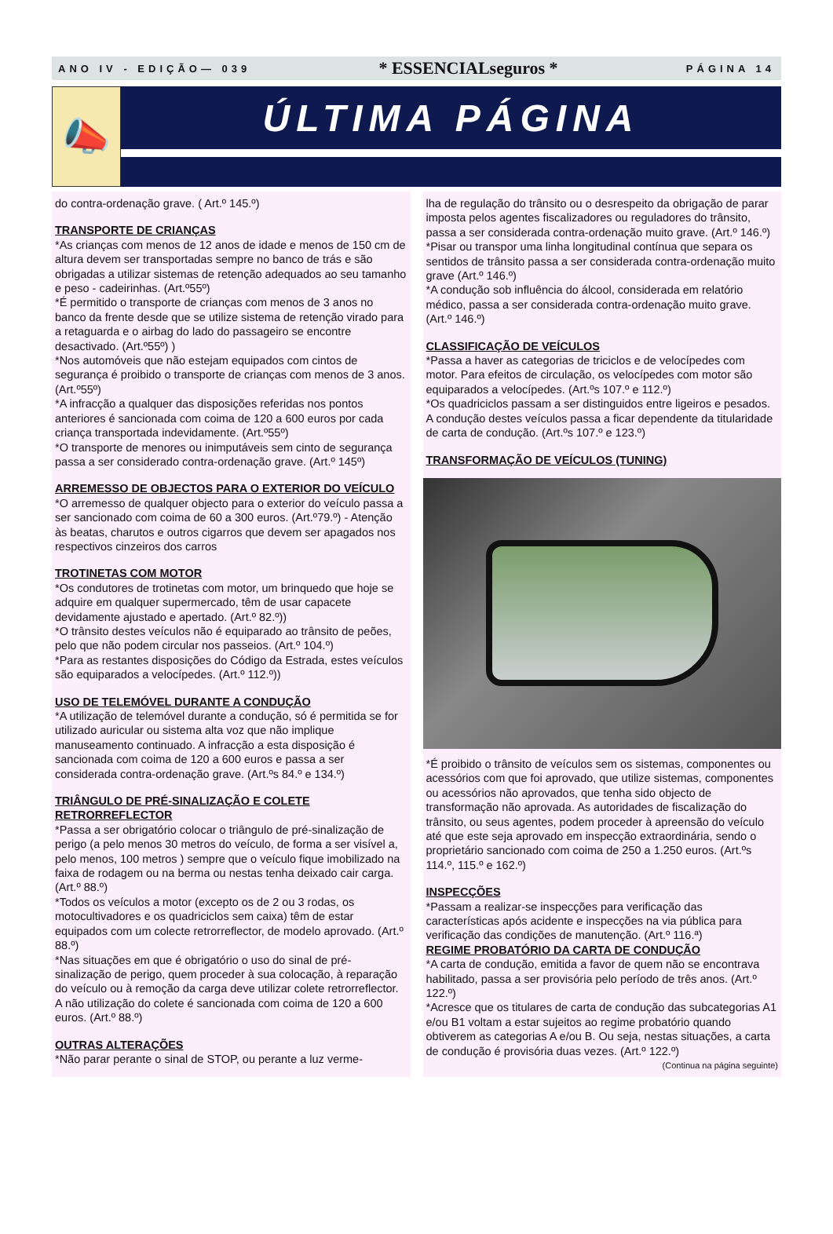ANO IV - EDIÇÃO— 039 * ESSENCIALseguros * PÁGINA 14
📣
ÚLTIMA PÁGINA
do contra-ordenação grave. ( Art.º 145.º)
TRANSPORTE DE CRIANÇAS
*As crianças com menos de 12 anos de idade e menos de 150 cm de altura devem ser transportadas sempre no banco de trás e são obrigadas a utilizar sistemas de retenção adequados ao seu tamanho e peso - cadeirinhas. (Art.º55º)
*É permitido o transporte de crianças com menos de 3 anos no banco da frente desde que se utilize sistema de retenção virado para a retaguarda e o airbag do lado do passageiro se encontre desactivado. (Art.º55º) )
*Nos automóveis que não estejam equipados com cintos de segurança é proibido o transporte de crianças com menos de 3 anos. (Art.º55º)
*A infracção a qualquer das disposições referidas nos pontos anteriores é sancionada com coima de 120 a 600 euros por cada criança transportada indevidamente. (Art.º55º)
*O transporte de menores ou inimputáveis sem cinto de segurança passa a ser considerado contra-ordenação grave. (Art.º 145º)
ARREMESSO DE OBJECTOS PARA O EXTERIOR DO VEÍCULO
*O arremesso de qualquer objecto para o exterior do veículo passa a ser sancionado com coima de 60 a 300 euros. (Art.º79.º) - Atenção às beatas, charutos e outros cigarros que devem ser apagados nos respectivos cinzeiros dos carros
TROTINETAS COM MOTOR
*Os condutores de trotinetas com motor, um brinquedo que hoje se adquire em qualquer supermercado, têm de usar capacete devidamente ajustado e apertado. (Art.º 82.º))
*O trânsito destes veículos não é equiparado ao trânsito de peões, pelo que não podem circular nos passeios. (Art.º 104.º)
*Para as restantes disposições do Código da Estrada, estes veículos são equiparados a velocípedes. (Art.º 112.º))
USO DE TELEMÓVEL DURANTE A CONDUÇÃO
*A utilização de telemóvel durante a condução, só é permitida se for utilizado auricular ou sistema alta voz que não implique manuseamento continuado. A infracção a esta disposição é sancionada com coima de 120 a 600 euros e passa a ser considerada contra-ordenação grave. (Art.ºs 84.º e 134.º)
TRIÂNGULO DE PRÉ-SINALIZAÇÃO E COLETE RETRORREFLECTOR
*Passa a ser obrigatório colocar o triângulo de pré-sinalização de perigo (a pelo menos 30 metros do veículo, de forma a ser visível a, pelo menos, 100 metros ) sempre que o veículo fique imobilizado na faixa de rodagem ou na berma ou nestas tenha deixado cair carga. (Art.º 88.º)
*Todos os veículos a motor (excepto os de 2 ou 3 rodas, os motocultivadores e os quadriciclos sem caixa) têm de estar equipados com um colecte retrorreflector, de modelo aprovado. (Art.º 88.º)
*Nas situações em que é obrigatório o uso do sinal de pré-sinalização de perigo, quem proceder à sua colocação, à reparação do veículo ou à remoção da carga deve utilizar colete retrorreflector. A não utilização do colete é sancionada com coima de 120 a 600 euros. (Art.º 88.º)
OUTRAS ALTERAÇÕES
*Não parar perante o sinal de STOP, ou perante a luz verme-
lha de regulação do trânsito ou o desrespeito da obrigação de parar imposta pelos agentes fiscalizadores ou reguladores do trânsito, passa a ser considerada contra-ordenação muito grave. (Art.º 146.º)
*Pisar ou transpor uma linha longitudinal contínua que separa os sentidos de trânsito passa a ser considerada contra-ordenação muito grave (Art.º 146.º)
*A condução sob influência do álcool, considerada em relatório médico, passa a ser considerada contra-ordenação muito grave. (Art.º 146.º)
CLASSIFICAÇÃO DE VEÍCULOS
*Passa a haver as categorias de triciclos e de velocípedes com motor. Para efeitos de circulação, os velocípedes com motor são equiparados a velocípedes. (Art.ºs 107.º e 112.º)
*Os quadriciclos passam a ser distinguidos entre ligeiros e pesados. A condução destes veículos passa a ficar dependente da titularidade de carta de condução. (Art.ºs 107.º e 123.º)
TRANSFORMAÇÃO DE VEÍCULOS (TUNING)
*É proibido o trânsito de veículos sem os sistemas, componentes ou acessórios com que foi aprovado, que utilize sistemas, componentes ou acessórios não aprovados, que tenha sido objecto de transformação não aprovada. As autoridades de fiscalização do trânsito, ou seus agentes, podem proceder à apreensão do veículo até que este seja aprovado em inspecção extraordinária, sendo o proprietário sancionado com coima de 250 a 1.250 euros. (Art.ºs 114.º, 115.º e 162.º)
INSPECÇÕES
*Passam a realizar-se inspecções para verificação das características após acidente e inspecções na via pública para verificação das condições de manutenção. (Art.º 116.ª)
REGIME PROBATÓRIO DA CARTA DE CONDUÇÃO
*A carta de condução, emitida a favor de quem não se encontrava habilitado, passa a ser provisória pelo período de três anos. (Art.º 122.º)
*Acresce que os titulares de carta de condução das subcategorias A1 e/ou B1 voltam a estar sujeitos ao regime probatório quando obtiverem as categorias A e/ou B. Ou seja, nestas situações, a carta de condução é provisória duas vezes. (Art.º 122.º)
(Continua na página seguinte)